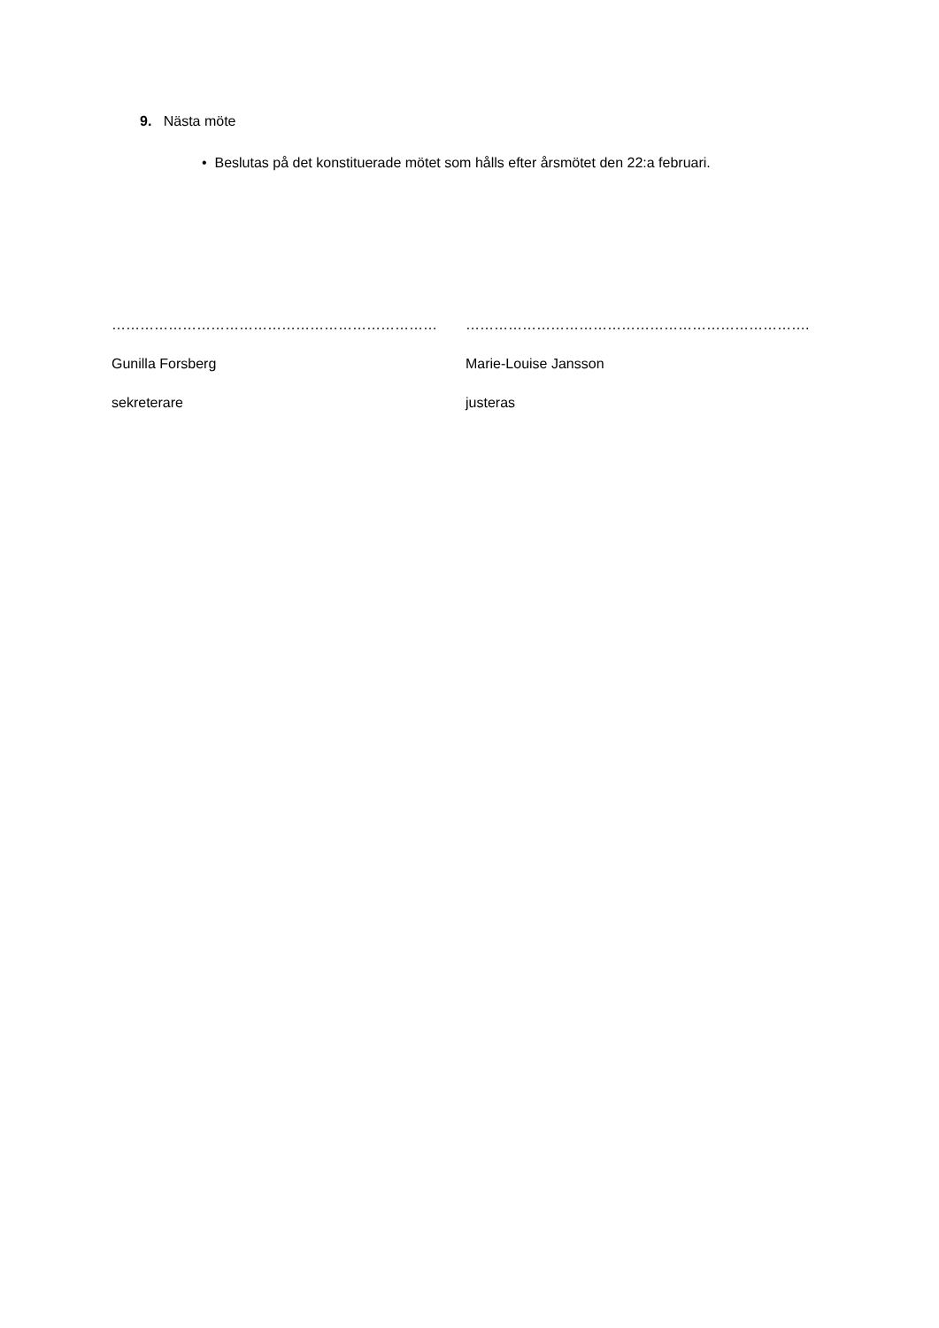9. Nästa möte
• Beslutas på det konstituerade mötet som hålls efter årsmötet den 22:a februari.
……………………………………………………………
Gunilla Forsberg
sekreterare
……………………………………………………………….
Marie-Louise Jansson
justeras